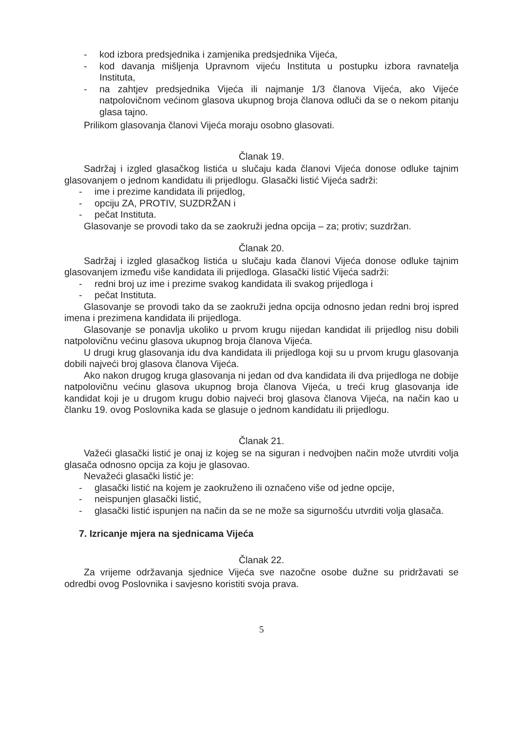- kod izbora predsjednika i zamjenika predsjednika Vijeća,
- kod davanja mišljenja Upravnom vijeću Instituta u postupku izbora ravnatelja Instituta,
- na zahtjev predsjednika Vijeća ili najmanje 1/3 članova Vijeća, ako Vijeće natpolovičnom većinom glasova ukupnog broja članova odluči da se o nekom pitanju glasa tajno.
Prilikom glasovanja članovi Vijeća moraju osobno glasovati.
Članak 19.
Sadržaj i izgled glasačkog listića u slučaju kada članovi Vijeća donose odluke tajnim glasovanjem o jednom kandidatu ili prijedlogu. Glasački listić Vijeća sadrži:
- ime i prezime kandidata ili prijedlog,
- opciju ZA, PROTIV, SUZDRŽAN i
- pečat Instituta.
Glasovanje se provodi tako da se zaokruži jedna opcija – za; protiv; suzdržan.
Članak 20.
Sadržaj i izgled glasačkog listića u slučaju kada članovi Vijeća donose odluke tajnim glasovanjem između više kandidata ili prijedloga. Glasački listić Vijeća sadrži:
- redni broj uz ime i prezime svakog kandidata ili svakog prijedloga i
- pečat Instituta.
Glasovanje se provodi tako da se zaokruži jedna opcija odnosno jedan redni broj ispred imena i prezimena kandidata ili prijedloga.
Glasovanje se ponavlja ukoliko u prvom krugu nijedan kandidat ili prijedlog nisu dobili natpolovičnu većinu glasova ukupnog broja članova Vijeća.
U drugi krug glasovanja idu dva kandidata ili prijedloga koji su u prvom krugu glasovanja dobili najveći broj glasova članova Vijeća.
Ako nakon drugog kruga glasovanja ni jedan od dva kandidata ili dva prijedloga ne dobije natpolovičnu većinu glasova ukupnog broja članova Vijeća, u treći krug glasovanja ide kandidat koji je u drugom krugu dobio najveći broj glasova članova Vijeća, na način kao u članku 19. ovog Poslovnika kada se glasuje o jednom kandidatu ili prijedlogu.
Članak 21.
Važeći glasački listić je onaj iz kojeg se na siguran i nedvojben način može utvrditi volja glasača odnosno opcija za koju je glasovao.
Nevažeći glasački listić je:
- glasački listić na kojem je zaokruženo ili označeno više od jedne opcije,
- neispunjen glasački listić,
- glasački listić ispunjen na način da se ne može sa sigurnošću utvrditi volja glasača.
7. Izricanje mjera na sjednicama Vijeća
Članak 22.
Za vrijeme održavanja sjednice Vijeća sve nazočne osobe dužne su pridržavati se odredbi ovog Poslovnika i savjesno koristiti svoja prava.
5